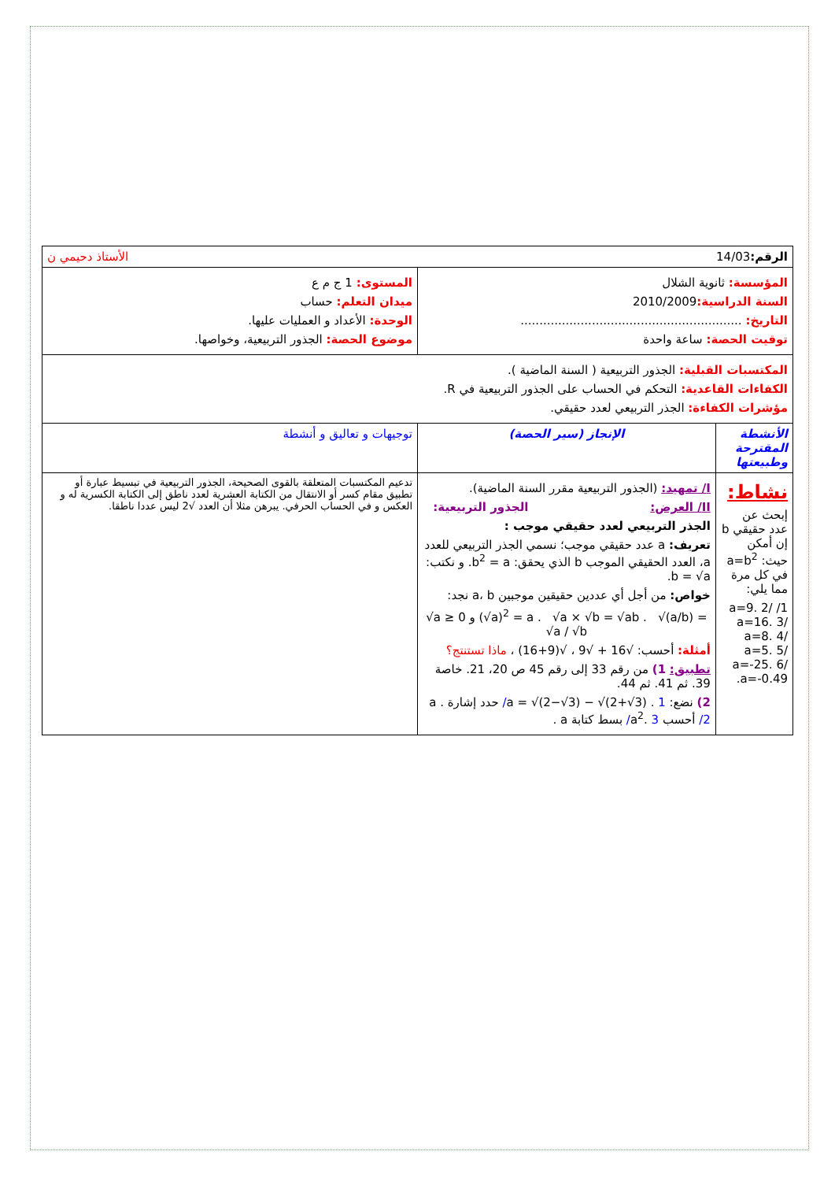| الرقم: 14/03 الأستاذ دحيمي ن | | |
| المؤسسة: ثانوية الشلال السنة الدراسية: 2010/2009 التاريخ: ........................................................... توقيت الحصة: ساعة واحدة | | المستوى: 1 ج م ع ميدان التعلم: حساب الوحدة: الأعداد و العمليات عليها. موضوع الحصة: الجذور التربيعية، وخواصها. |
| المكتسبات القبلية: الجذور التربيعية ( السنة الماضية ). الكفاءات القاعدية: التحكم في الحساب على الجذور التربيعية في R. مؤشرات الكفاءة: الجذر التربيعي لعدد حقيقي. | | |
| الأنشطة المقترحة وطبيعتها | الإنجاز (سير الحصة) | توجيهات و تعاليق و أنشطة |
| نشاط: إبحث عن عدد حقيقي b إن أمكن حيث: a=b<sup>2</sup> في كل مرة مما يلي: 1/ a=9. 2/ a=16. 3/ a=8. 4/ a=5. 5/ a=-25. 6/ a=-0.49. | I/ تمهيد: (الجذور التربيعية مقرر السنة الماضية). II/ العرض: الجذور التربيعية: الجذر التربيعي لعدد حقيقي موجب : تعريف: a عدد حقيقي موجب؛ نسمي الجذر التربيعي للعدد a، العدد الحقيقي الموجب b الذي يحقق: b<sup>2</sup> = a. و نكتب: b = √a. خواص: من أجل أي عددين حقيقين موجبين a، b نجد: √a ≥ 0 و (√a)<sup>2</sup> = a . √a × √b = √ab . √(a/b) = √a / √b أمثلة: أحسب: √16 + √9 ، √(9+16) ، ماذا تستنتج؟ تطبيق: 1) من رقم 33 إلى رقم 45 ص 20، 21. خاصة 39. ثم 41. ثم 44. 2) نضع: a = √(2−√3) − √(2+√3) . 1/ حدد إشارة a . 2/ أحسب a<sup>2</sup>. 3/ بسط كتابة a . | تدعيم المكتسبات المتعلقة بالقوى الصحيحة، الجذور التربيعية في تبسيط عبارة أو تطبيق مقام كسر أو الانتقال من الكتابة العشرية لعدد ناطق إلى الكتابة الكسرية له و العكس و في الحساب الحرفي. يبرهن مثلا أن العدد √2 ليس عددا ناطقا. |